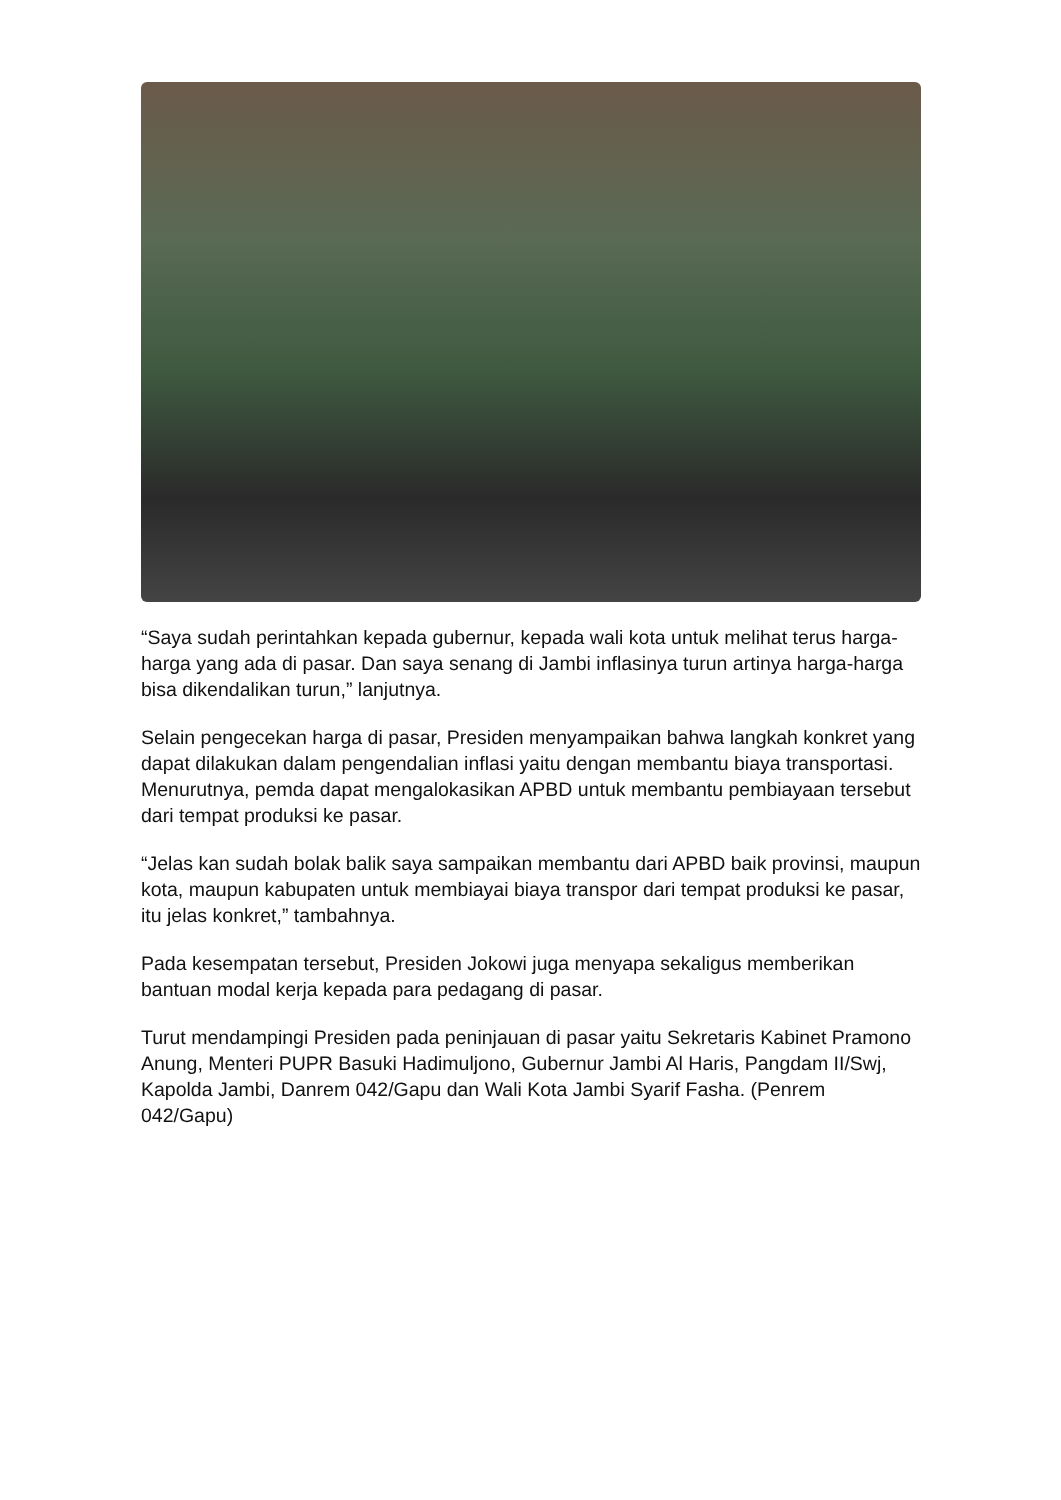“Saya sudah perintahkan kepada gubernur, kepada wali kota untuk melihat terus harga-harga yang ada di pasar. Dan saya senang di Jambi inflasinya turun artinya harga-harga bisa dikendalikan turun,” lanjutnya.
Selain pengecekan harga di pasar, Presiden menyampaikan bahwa langkah konkret yang dapat dilakukan dalam pengendalian inflasi yaitu dengan membantu biaya transportasi. Menurutnya, pemda dapat mengalokasikan APBD untuk membantu pembiayaan tersebut dari tempat produksi ke pasar.
“Jelas kan sudah bolak balik saya sampaikan membantu dari APBD baik provinsi, maupun kota, maupun kabupaten untuk membiayai biaya transpor dari tempat produksi ke pasar, itu jelas konkret,” tambahnya.
Pada kesempatan tersebut, Presiden Jokowi juga menyapa sekaligus memberikan bantuan modal kerja kepada para pedagang di pasar.
Turut mendampingi Presiden pada peninjauan di pasar yaitu Sekretaris Kabinet Pramono Anung, Menteri PUPR Basuki Hadimuljono, Gubernur Jambi Al Haris, Pangdam II/Swj, Kapolda Jambi, Danrem 042/Gapu dan Wali Kota Jambi Syarif Fasha. (Penrem 042/Gapu)